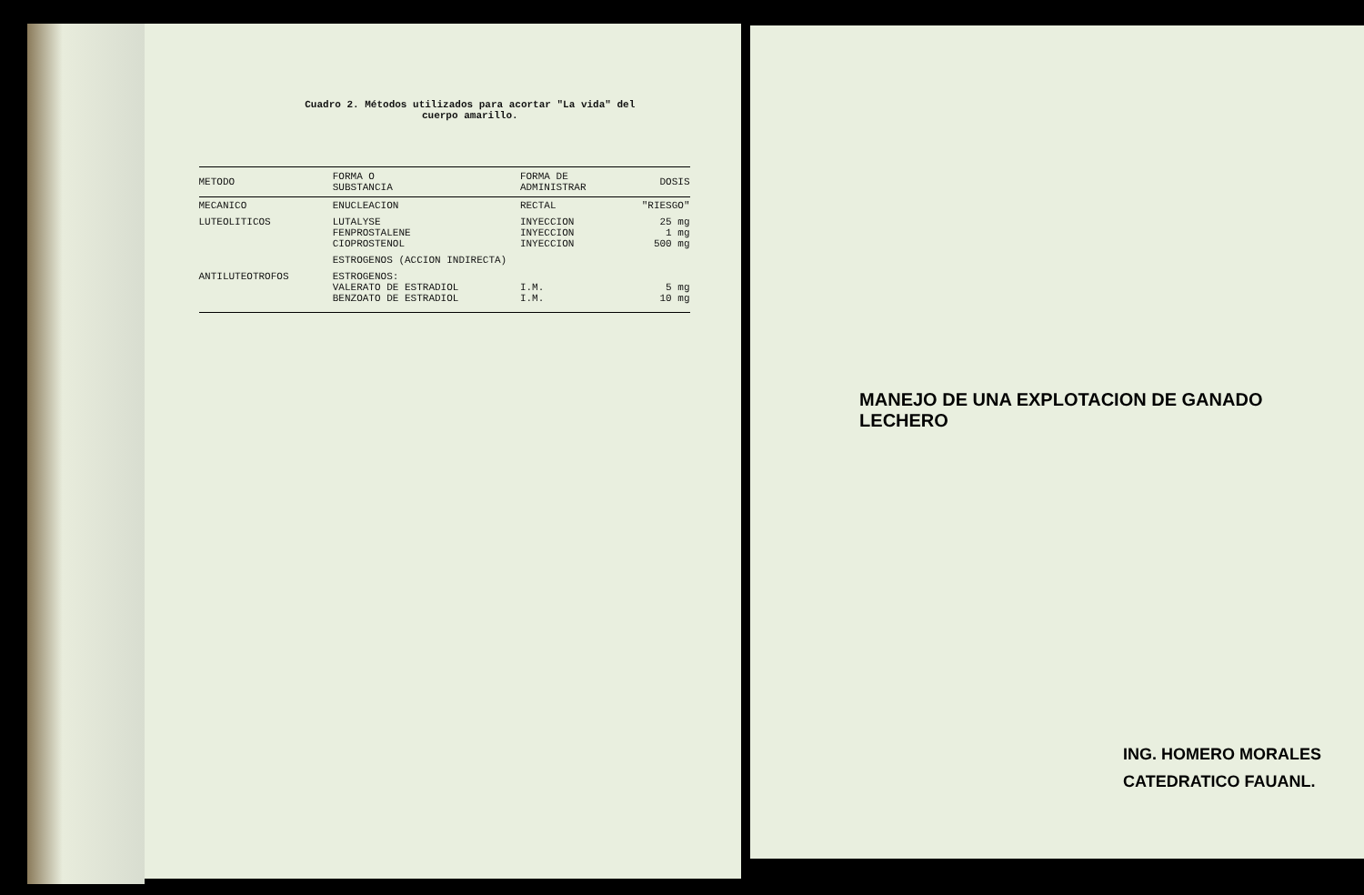Cuadro 2. Métodos utilizados para acortar "La vida" del
cuerpo amarillo.
| METODO | FORMA O SUBSTANCIA | FORMA DE ADMINISTRAR | DOSIS |
| --- | --- | --- | --- |
| MECANICO | ENUCLEACION | RECTAL | "RIESGO" |
| LUTEOLITICOS | LUTALYSE FENPROSTALENE CIOPROSTENOL | INYECCION INYECCION INYECCION | 25 mg 1 mg 500 mg |
| | ESTROGENOS (ACCION INDIRECTA) | | |
| ANTILUTEOTROFOS | ESTROGENOS: VALERATO DE ESTRADIOL BENZOATO DE ESTRADIOL | I.M. I.M. | 5 mg 10 mg |
MANEJO DE UNA EXPLOTACION DE GANADO LECHERO
ING. HOMERO MORALES
CATEDRATICO FAUANL.